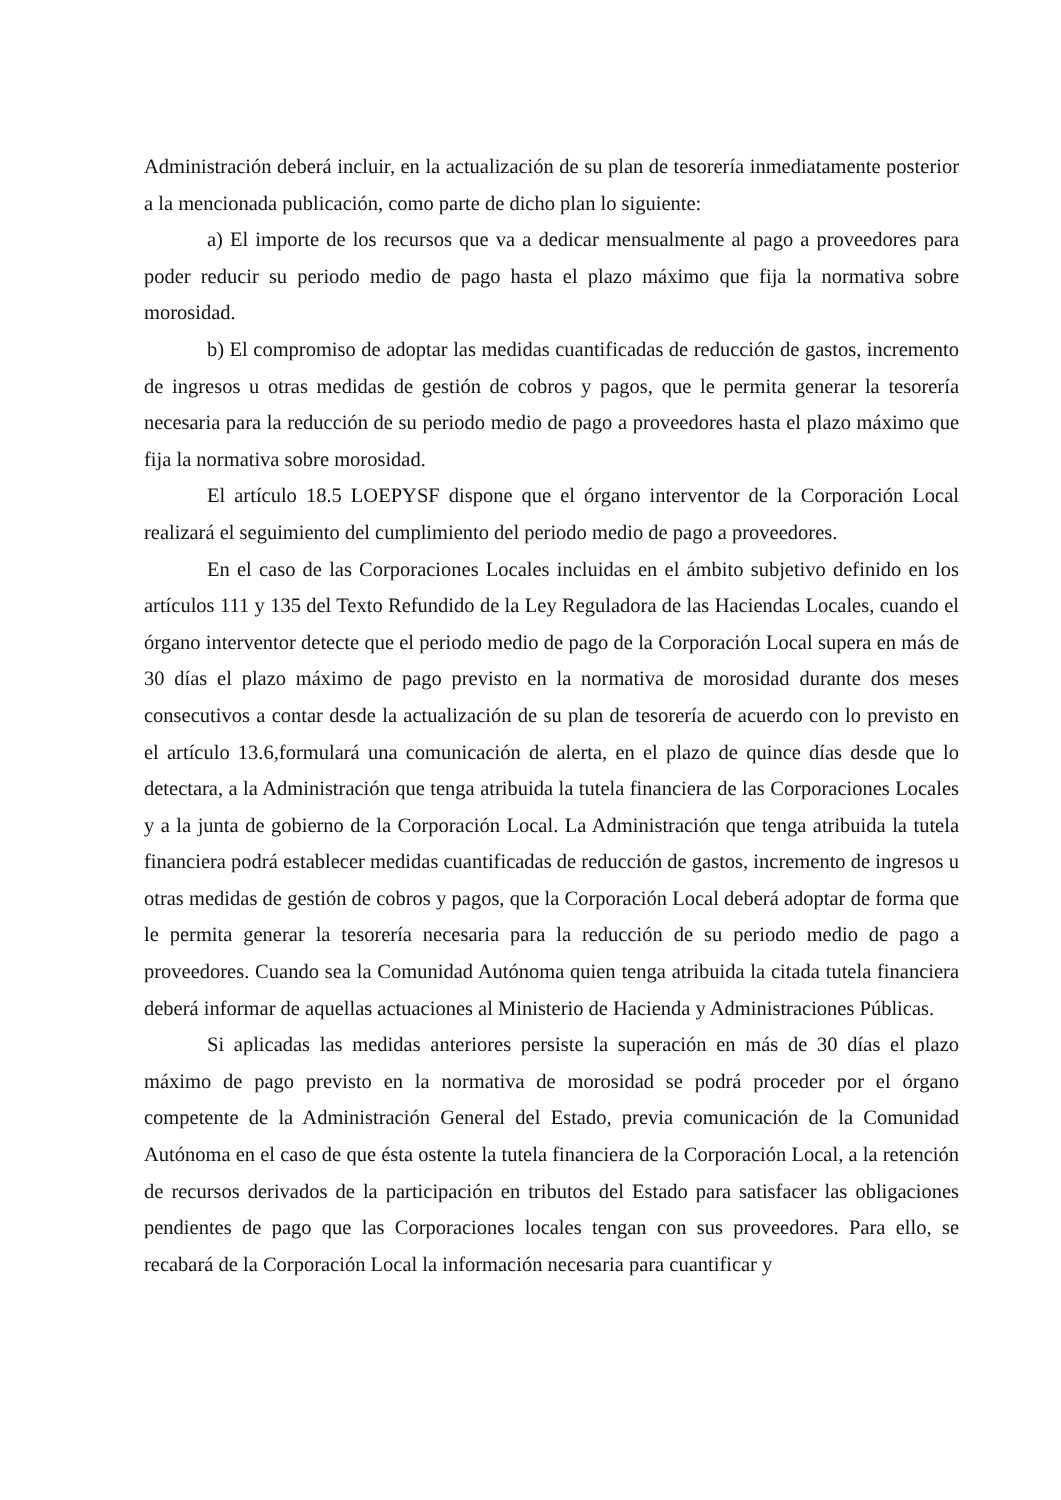Administración deberá incluir, en la actualización de su plan de tesorería inmediatamente posterior a la mencionada publicación, como parte de dicho plan lo siguiente:
a) El importe de los recursos que va a dedicar mensualmente al pago a proveedores para poder reducir su periodo medio de pago hasta el plazo máximo que fija la normativa sobre morosidad.
b) El compromiso de adoptar las medidas cuantificadas de reducción de gastos, incremento de ingresos u otras medidas de gestión de cobros y pagos, que le permita generar la tesorería necesaria para la reducción de su periodo medio de pago a proveedores hasta el plazo máximo que fija la normativa sobre morosidad.
El artículo 18.5 LOEPYSF dispone que el órgano interventor de la Corporación Local realizará el seguimiento del cumplimiento del periodo medio de pago a proveedores.
En el caso de las Corporaciones Locales incluidas en el ámbito subjetivo definido en los artículos 111 y 135 del Texto Refundido de la Ley Reguladora de las Haciendas Locales, cuando el órgano interventor detecte que el periodo medio de pago de la Corporación Local supera en más de 30 días el plazo máximo de pago previsto en la normativa de morosidad durante dos meses consecutivos a contar desde la actualización de su plan de tesorería de acuerdo con lo previsto en el artículo 13.6,formulará una comunicación de alerta, en el plazo de quince días desde que lo detectara, a la Administración que tenga atribuida la tutela financiera de las Corporaciones Locales y a la junta de gobierno de la Corporación Local. La Administración que tenga atribuida la tutela financiera podrá establecer medidas cuantificadas de reducción de gastos, incremento de ingresos u otras medidas de gestión de cobros y pagos, que la Corporación Local deberá adoptar de forma que le permita generar la tesorería necesaria para la reducción de su periodo medio de pago a proveedores. Cuando sea la Comunidad Autónoma quien tenga atribuida la citada tutela financiera deberá informar de aquellas actuaciones al Ministerio de Hacienda y Administraciones Públicas.
Si aplicadas las medidas anteriores persiste la superación en más de 30 días el plazo máximo de pago previsto en la normativa de morosidad se podrá proceder por el órgano competente de la Administración General del Estado, previa comunicación de la Comunidad Autónoma en el caso de que ésta ostente la tutela financiera de la Corporación Local, a la retención de recursos derivados de la participación en tributos del Estado para satisfacer las obligaciones pendientes de pago que las Corporaciones locales tengan con sus proveedores. Para ello, se recabará de la Corporación Local la información necesaria para cuantificar y